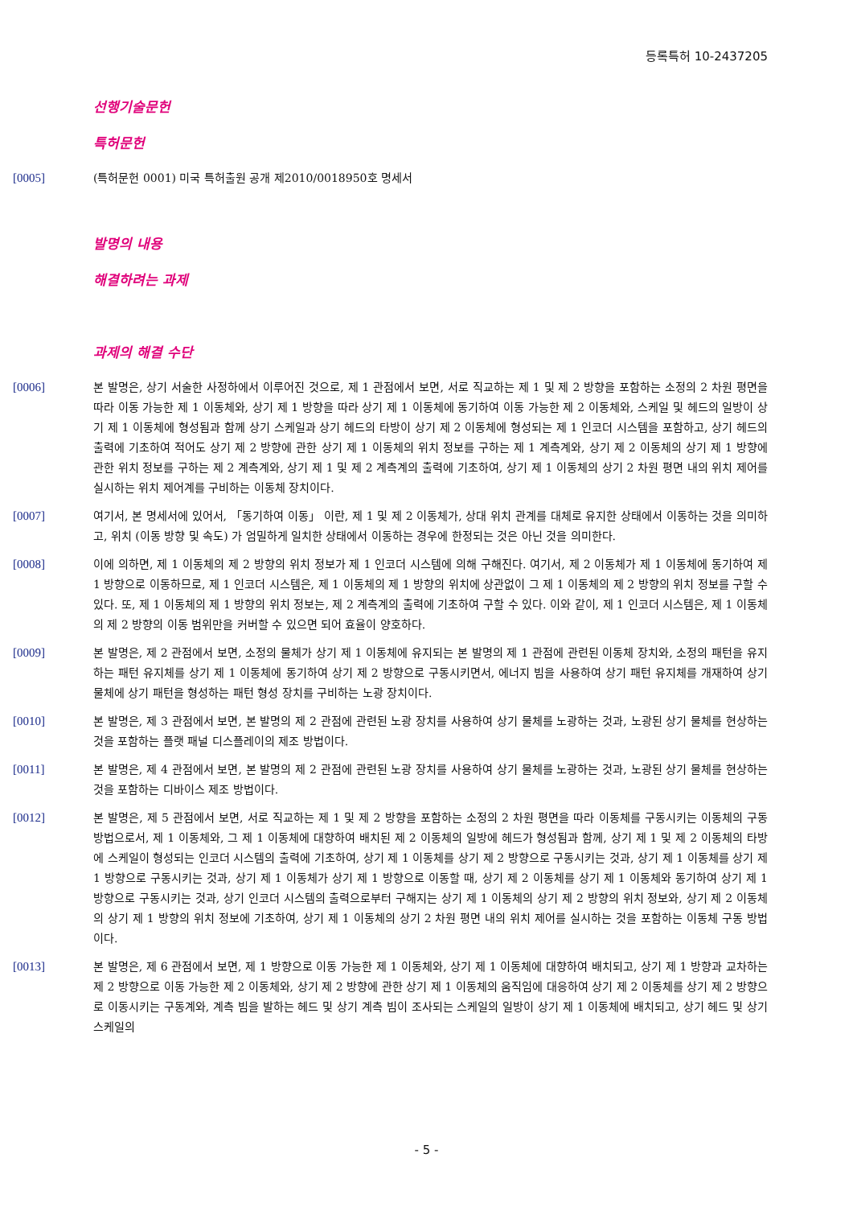등록특허 10-2437205
선행기술문헌
특허문헌
[0005] (특허문헌 0001) 미국 특허출원 공개 제2010/0018950호 명세서
발명의 내용
해결하려는 과제
과제의 해결 수단
[0006] 본 발명은, 상기 서술한 사정하에서 이루어진 것으로, 제 1 관점에서 보면, 서로 직교하는 제 1 및 제 2 방향을 포함하는 소정의 2 차원 평면을 따라 이동 가능한 제 1 이동체와, 상기 제 1 방향을 따라 상기 제 1 이동체에 동기하여 이동 가능한 제 2 이동체와, 스케일 및 헤드의 일방이 상기 제 1 이동체에 형성됨과 함께 상기 스케일과 상기 헤드의 타방이 상기 제 2 이동체에 형성되는 제 1 인코더 시스템을 포함하고, 상기 헤드의 출력에 기초하여 적어도 상기 제 2 방향에 관한 상기 제 1 이동체의 위치 정보를 구하는 제 1 계측계와, 상기 제 2 이동체의 상기 제 1 방향에 관한 위치 정보를 구하는 제 2 계측계와, 상기 제 1 및 제 2 계측계의 출력에 기초하여, 상기 제 1 이동체의 상기 2 차원 평면 내의 위치 제어를 실시하는 위치 제어계를 구비하는 이동체 장치이다.
[0007] 여기서, 본 명세서에 있어서, 「동기하여 이동」 이란, 제 1 및 제 2 이동체가, 상대 위치 관계를 대체로 유지한 상태에서 이동하는 것을 의미하고, 위치 (이동 방향 및 속도) 가 엄밀하게 일치한 상태에서 이동하는 경우에 한정되는 것은 아닌 것을 의미한다.
[0008] 이에 의하면, 제 1 이동체의 제 2 방향의 위치 정보가 제 1 인코더 시스템에 의해 구해진다. 여기서, 제 2 이동체가 제 1 이동체에 동기하여 제 1 방향으로 이동하므로, 제 1 인코더 시스템은, 제 1 이동체의 제 1 방향의 위치에 상관없이 그 제 1 이동체의 제 2 방향의 위치 정보를 구할 수 있다. 또, 제 1 이동체의 제 1 방향의 위치 정보는, 제 2 계측계의 출력에 기초하여 구할 수 있다. 이와 같이, 제 1 인코더 시스템은, 제 1 이동체의 제 2 방향의 이동 범위만을 커버할 수 있으면 되어 효율이 양호하다.
[0009] 본 발명은, 제 2 관점에서 보면, 소정의 물체가 상기 제 1 이동체에 유지되는 본 발명의 제 1 관점에 관련된 이동체 장치와, 소정의 패턴을 유지하는 패턴 유지체를 상기 제 1 이동체에 동기하여 상기 제 2 방향으로 구동시키면서, 에너지 빔을 사용하여 상기 패턴 유지체를 개재하여 상기 물체에 상기 패턴을 형성하는 패턴 형성 장치를 구비하는 노광 장치이다.
[0010] 본 발명은, 제 3 관점에서 보면, 본 발명의 제 2 관점에 관련된 노광 장치를 사용하여 상기 물체를 노광하는 것과, 노광된 상기 물체를 현상하는 것을 포함하는 플랫 패널 디스플레이의 제조 방법이다.
[0011] 본 발명은, 제 4 관점에서 보면, 본 발명의 제 2 관점에 관련된 노광 장치를 사용하여 상기 물체를 노광하는 것과, 노광된 상기 물체를 현상하는 것을 포함하는 디바이스 제조 방법이다.
[0012] 본 발명은, 제 5 관점에서 보면, 서로 직교하는 제 1 및 제 2 방향을 포함하는 소정의 2 차원 평면을 따라 이동체를 구동시키는 이동체의 구동 방법으로서, 제 1 이동체와, 그 제 1 이동체에 대향하여 배치된 제 2 이동체의 일방에 헤드가 형성됨과 함께, 상기 제 1 및 제 2 이동체의 타방에 스케일이 형성되는 인코더 시스템의 출력에 기초하여, 상기 제 1 이동체를 상기 제 2 방향으로 구동시키는 것과, 상기 제 1 이동체를 상기 제 1 방향으로 구동시키는 것과, 상기 제 1 이동체가 상기 제 1 방향으로 이동할 때, 상기 제 2 이동체를 상기 제 1 이동체와 동기하여 상기 제 1 방향으로 구동시키는 것과, 상기 인코더 시스템의 출력으로부터 구해지는 상기 제 1 이동체의 상기 제 2 방향의 위치 정보와, 상기 제 2 이동체의 상기 제 1 방향의 위치 정보에 기초하여, 상기 제 1 이동체의 상기 2 차원 평면 내의 위치 제어를 실시하는 것을 포함하는 이동체 구동 방법이다.
[0013] 본 발명은, 제 6 관점에서 보면, 제 1 방향으로 이동 가능한 제 1 이동체와, 상기 제 1 이동체에 대향하여 배치되고, 상기 제 1 방향과 교차하는 제 2 방향으로 이동 가능한 제 2 이동체와, 상기 제 2 방향에 관한 상기 제 1 이동체의 움직임에 대응하여 상기 제 2 이동체를 상기 제 2 방향으로 이동시키는 구동계와, 계측 빔을 발하는 헤드 및 상기 계측 빔이 조사되는 스케일의 일방이 상기 제 1 이동체에 배치되고, 상기 헤드 및 상기 스케일의
- 5 -